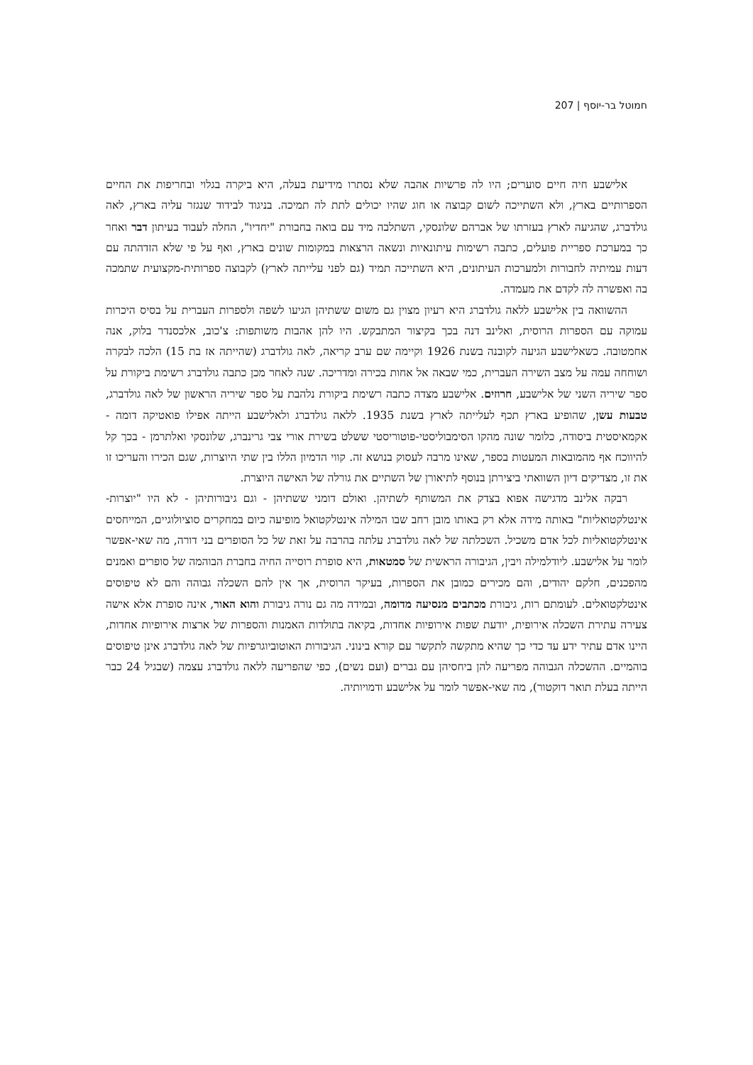חמוטל בר-יוסף | 207
אלישבע חיה חיים סוערים; היו לה פרשיות אהבה שלא נסתרו מידיעת בעלה, היא ביקרה בגלוי ובחריפות את החיים הספרותיים בארץ, ולא השתייכה לשום קבוצה או חוג שהיו יכולים לתת לה תמיכה. בניגוד לבידוד שנגזר עליה בארץ, לאה גולדברג, שהגיעה לארץ בעזרתו של אברהם שלונסקי, השתלבה מיד עם בואה בחבורת "יחדיו", החלה לעבוד בעיתון דבר ואחר כך במערכת ספריית פועלים, כתבה רשימות עיתונאיות ונשאה הרצאות במקומות שונים בארץ, ואף על פי שלא הזדהתה עם דעות עמיתיה לחבורות ולמערכות העיתונים, היא השתייכה תמיד (גם לפני עלייתה לארץ) לקבוצה ספרותית-מקצועית שתמכה בה ואפשרה לה לקדם את מעמדה.
ההשוואה בין אלישבע ללאה גולדברג היא רעיון מצוין גם משום ששתיהן הגיעו לשפה ולספרות העברית על בסיס היכרות עמוקה עם הספרות הרוסית, ואלינב דנה בכך בקיצור המתבקש. היו להן אהבות משותפות: צ'כוב, אלכסנדר בלוק, אנה אחמטובה. כשאלישבע הגיעה לקובנה בשנת 1926 וקיימה שם ערב קריאה, לאה גולדברג (שהייתה אז בת 15) הלכה לבקרה ושוחחה עמה על מצב השירה העברית, כמי שבאה אל אחות בכירה ומדריכה. שנה לאחר מכן כתבה גולדברג רשימת ביקורת על ספר שיריה השני של אלישבע, חרוזים. אלישבע מצדה כתבה רשימת ביקורת נלהבת על ספר שיריה הראשון של לאה גולדברג, טבעות עשן, שהופיע בארץ תכף לעלייתה לארץ בשנת 1935. ללאה גולדברג ולאלישבע הייתה אפילו פואטיקה דומה - אקמאיסטית ביסודה, כלומר שונה מהקו הסימבוליסטי-פוטוריסטי ששלט בשירת אורי צבי גרינברג, שלונסקי ואלתרמן - בכך קל להיווכח אף מהמובאות המעטות בספר, שאינו מרבה לעסוק בנושא זה. קווי הדמיון הללו בין שתי היוצרות, שגם הכירו והעריכו זו את זו, מצדיקים דיון השוואתי ביצירתן בנוסף לתיאורן של השתיים את גורלה של האישה היוצרת.
רבקה אלינב מדגישה אפוא בצדק את המשותף לשתיהן. ואולם דומני ששתיהן - וגם גיבורותיהן - לא היו "יוצרות-אינטלקטואליות" באותה מידה אלא רק באותו מובן רחב שבו המילה אינטלקטואל מופיעה כיום במחקרים סוציולוגיים, המייחסים אינטלקטואליות לכל אדם משכיל. השכלתה של לאה גולדברג עלתה בהרבה על זאת של כל הסופרים בני דורה, מה שאי-אפשר לומר על אלישבע. ליודלמילה ויבין, הגיבורה הראשית של סמטאות, היא סופרת רוסייה החיה בחברת הבוהמה של סופרים ואמנים מהפכנים, חלקם יהודים, והם מכירים כמובן את הספרות, בעיקר הרוסית, אך אין להם השכלה גבוהה והם לא טיפוסים אינטלקטואלים. לעומתם רות, גיבורת מכתבים מנסיעה מדומה, ובמידה מה גם נורה גיבורת והוא האור, אינה סופרת אלא אישה צעירה עתירת השכלה אירופית, יודעת שפות אירופיות אחדות, בקיאה בתולדות האמנות והספרות של ארצות אירופיות אחדות, היינו אדם עתיר ידע עד כדי כך שהיא מתקשה לתקשר עם קורא בינוני. הגיבורות האוטוביוגרפיות של לאה גולדברג אינן טיפוסים בוהמיים. ההשכלה הגבוהה מפריעה להן ביחסיהן עם גברים (ועם נשים), כפי שהפריעה ללאה גולדברג עצמה (שבגיל 24 כבר הייתה בעלת תואר דוקטור), מה שאי-אפשר לומר על אלישבע ודמויותיה.